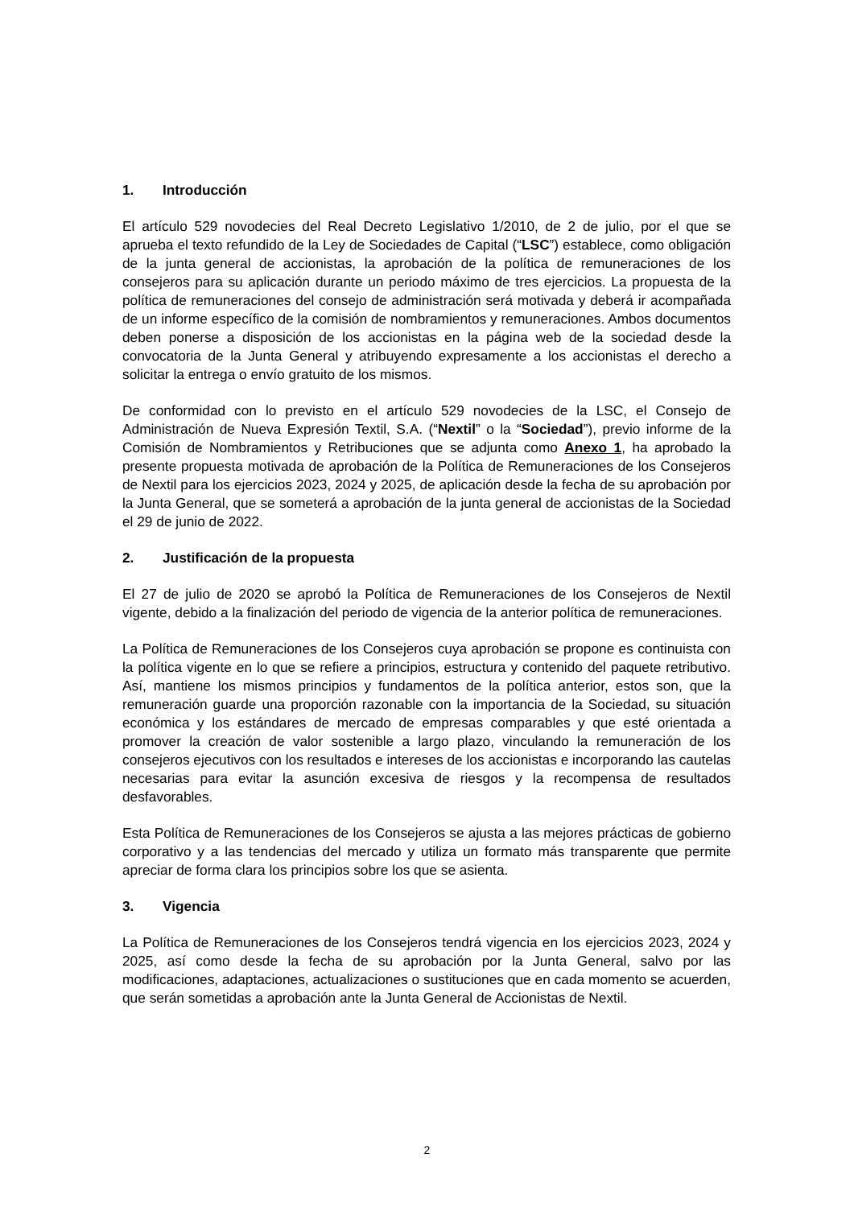1. Introducción
El artículo 529 novodecies del Real Decreto Legislativo 1/2010, de 2 de julio, por el que se aprueba el texto refundido de la Ley de Sociedades de Capital (“LSC”) establece, como obligación de la junta general de accionistas, la aprobación de la política de remuneraciones de los consejeros para su aplicación durante un periodo máximo de tres ejercicios. La propuesta de la política de remuneraciones del consejo de administración será motivada y deberá ir acompañada de un informe específico de la comisión de nombramientos y remuneraciones. Ambos documentos deben ponerse a disposición de los accionistas en la página web de la sociedad desde la convocatoria de la Junta General y atribuyendo expresamente a los accionistas el derecho a solicitar la entrega o envío gratuito de los mismos.
De conformidad con lo previsto en el artículo 529 novodecies de la LSC, el Consejo de Administración de Nueva Expresión Textil, S.A. (“Nextil” o la “Sociedad”), previo informe de la Comisión de Nombramientos y Retribuciones que se adjunta como Anexo 1, ha aprobado la presente propuesta motivada de aprobación de la Política de Remuneraciones de los Consejeros de Nextil para los ejercicios 2023, 2024 y 2025, de aplicación desde la fecha de su aprobación por la Junta General, que se someterá a aprobación de la junta general de accionistas de la Sociedad el 29 de junio de 2022.
2. Justificación de la propuesta
El 27 de julio de 2020 se aprobó la Política de Remuneraciones de los Consejeros de Nextil vigente, debido a la finalización del periodo de vigencia de la anterior política de remuneraciones.
La Política de Remuneraciones de los Consejeros cuya aprobación se propone es continuista con la política vigente en lo que se refiere a principios, estructura y contenido del paquete retributivo. Así, mantiene los mismos principios y fundamentos de la política anterior, estos son, que la remuneración guarde una proporción razonable con la importancia de la Sociedad, su situación económica y los estándares de mercado de empresas comparables y que esté orientada a promover la creación de valor sostenible a largo plazo, vinculando la remuneración de los consejeros ejecutivos con los resultados e intereses de los accionistas e incorporando las cautelas necesarias para evitar la asunción excesiva de riesgos y la recompensa de resultados desfavorables.
Esta Política de Remuneraciones de los Consejeros se ajusta a las mejores prácticas de gobierno corporativo y a las tendencias del mercado y utiliza un formato más transparente que permite apreciar de forma clara los principios sobre los que se asienta.
3. Vigencia
La Política de Remuneraciones de los Consejeros tendrá vigencia en los ejercicios 2023, 2024 y 2025, así como desde la fecha de su aprobación por la Junta General, salvo por las modificaciones, adaptaciones, actualizaciones o sustituciones que en cada momento se acuerden, que serán sometidas a aprobación ante la Junta General de Accionistas de Nextil.
2